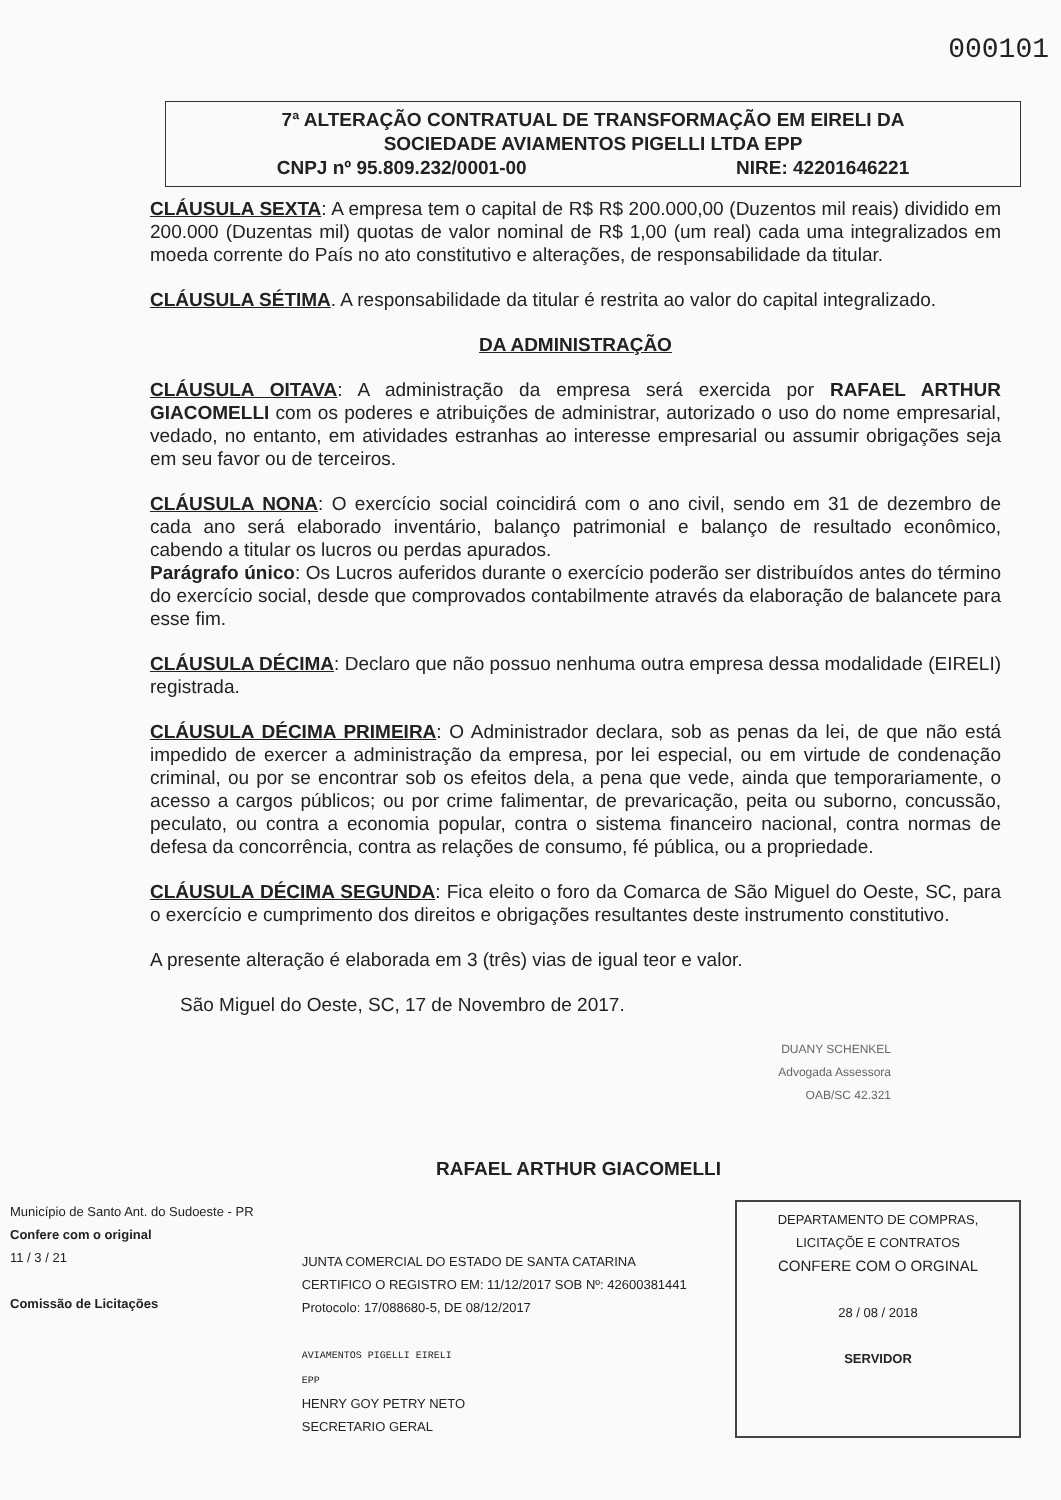000101
7ª ALTERAÇÃO CONTRATUAL DE TRANSFORMAÇÃO EM EIRELI DA
SOCIEDADE AVIAMENTOS PIGELLI LTDA EPP
CNPJ nº 95.809.232/0001-00 NIRE: 42201646221
CLÁUSULA SEXTA: A empresa tem o capital de R$ R$ 200.000,00 (Duzentos mil reais) dividido em 200.000 (Duzentas mil) quotas de valor nominal de R$ 1,00 (um real) cada uma integralizados em moeda corrente do País no ato constitutivo e alterações, de responsabilidade da titular.
CLÁUSULA SÉTIMA. A responsabilidade da titular é restrita ao valor do capital integralizado.
DA ADMINISTRAÇÃO
CLÁUSULA OITAVA: A administração da empresa será exercida por RAFAEL ARTHUR GIACOMELLI com os poderes e atribuições de administrar, autorizado o uso do nome empresarial, vedado, no entanto, em atividades estranhas ao interesse empresarial ou assumir obrigações seja em seu favor ou de terceiros.
CLÁUSULA NONA: O exercício social coincidirá com o ano civil, sendo em 31 de dezembro de cada ano será elaborado inventário, balanço patrimonial e balanço de resultado econômico, cabendo a titular os lucros ou perdas apurados.
Parágrafo único: Os Lucros auferidos durante o exercício poderão ser distribuídos antes do término do exercício social, desde que comprovados contabilmente através da elaboração de balancete para esse fim.
CLÁUSULA DÉCIMA: Declaro que não possuo nenhuma outra empresa dessa modalidade (EIRELI) registrada.
CLÁUSULA DÉCIMA PRIMEIRA: O Administrador declara, sob as penas da lei, de que não está impedido de exercer a administração da empresa, por lei especial, ou em virtude de condenação criminal, ou por se encontrar sob os efeitos dela, a pena que vede, ainda que temporariamente, o acesso a cargos públicos; ou por crime falimentar, de prevaricação, peita ou suborno, concussão, peculato, ou contra a economia popular, contra o sistema financeiro nacional, contra normas de defesa da concorrência, contra as relações de consumo, fé pública, ou a propriedade.
CLÁUSULA DÉCIMA SEGUNDA: Fica eleito o foro da Comarca de São Miguel do Oeste, SC, para o exercício e cumprimento dos direitos e obrigações resultantes deste instrumento constitutivo.
A presente alteração é elaborada em 3 (três) vias de igual teor e valor.
São Miguel do Oeste, SC, 17 de Novembro de 2017.
DUANY SCHENKEL
Advogada Assessora
OAB/SC 42.321
RAFAEL ARTHUR GIACOMELLI
Município de Santo Ant. do Sudoeste - PR
Confere com o original
11 / 3 / 21
Comissão de Licitações
JUNTA COMERCIAL DO ESTADO DE SANTA CATARINA
CERTIFICO O REGISTRO EM: 11/12/2017 SOB Nº: 42600381441
Protocolo: 17/088680-5, DE 08/12/2017
AVIAMENTOS PIGELLI EIRELI
EPP
HENRY GOY PETRY NETO
SECRETARIO GERAL
DEPARTAMENTO DE COMPRAS, LICITAÇÕE E CONTRATOS
CONFERE COM O ORGINAL
28 / 08 / 2018
SERVIDOR